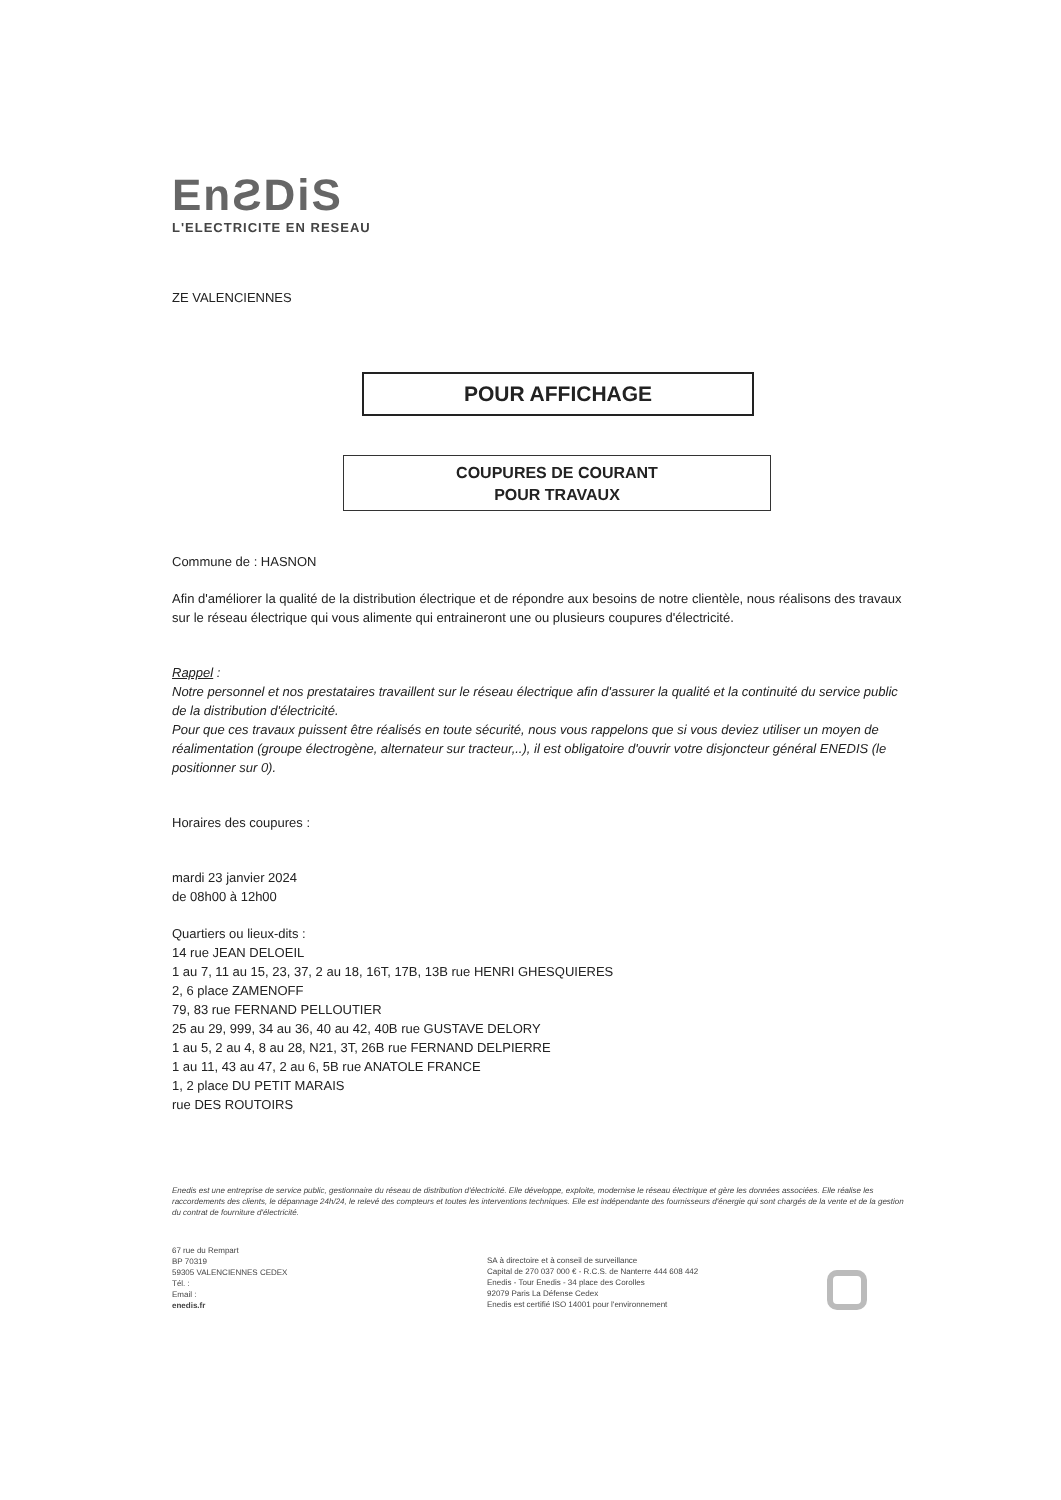EnƧDiS
L'ELECTRICITE EN RESEAU
ZE VALENCIENNES
POUR AFFICHAGE
COUPURES DE COURANT
POUR TRAVAUX
Commune de : HASNON
Afin d'améliorer la qualité de la distribution électrique et de répondre aux besoins de notre clientèle, nous réalisons des travaux sur le réseau électrique qui vous alimente qui entraineront une ou plusieurs coupures d'électricité.
Rappel :
Notre personnel et nos prestataires travaillent sur le réseau électrique afin d'assurer la qualité et la continuité du service public de la distribution d'électricité.
Pour que ces travaux puissent être réalisés en toute sécurité, nous vous rappelons que si vous deviez utiliser un moyen de réalimentation (groupe électrogène, alternateur sur tracteur,..), il est obligatoire d'ouvrir votre disjoncteur général ENEDIS (le positionner sur 0).
Horaires des coupures :
mardi 23 janvier 2024
de 08h00 à 12h00
Quartiers ou lieux-dits :
14 rue JEAN DELOEIL
1 au 7, 11 au 15, 23, 37, 2 au 18, 16T, 17B, 13B rue HENRI GHESQUIERES
2, 6 place ZAMENOFF
79, 83 rue FERNAND PELLOUTIER
25 au 29, 999, 34 au 36, 40 au 42, 40B rue GUSTAVE DELORY
1 au 5, 2 au 4, 8 au 28, N21, 3T, 26B rue FERNAND DELPIERRE
1 au 11, 43 au 47, 2 au 6, 5B rue ANATOLE FRANCE
1, 2 place DU PETIT MARAIS
rue DES ROUTOIRS
Enedis est une entreprise de service public, gestionnaire du réseau de distribution d'électricité. Elle développe, exploite, modernise le réseau électrique et gère les données associées. Elle réalise les raccordements des clients, le dépannage 24h/24, le relevé des compteurs et toutes les interventions techniques. Elle est indépendante des fournisseurs d'énergie qui sont chargés de la vente et de la gestion du contrat de fourniture d'électricité.
67 rue du Rempart
BP 70319
59305 VALENCIENNES CEDEX
Tél. :
Email :
enedis.fr
SA à directoire et à conseil de surveillance
Capital de 270 037 000 € - R.C.S. de Nanterre 444 608 442
Enedis - Tour Enedis - 34 place des Corolles
92079 Paris La Défense Cedex
Enedis est certifié ISO 14001 pour l'environnement